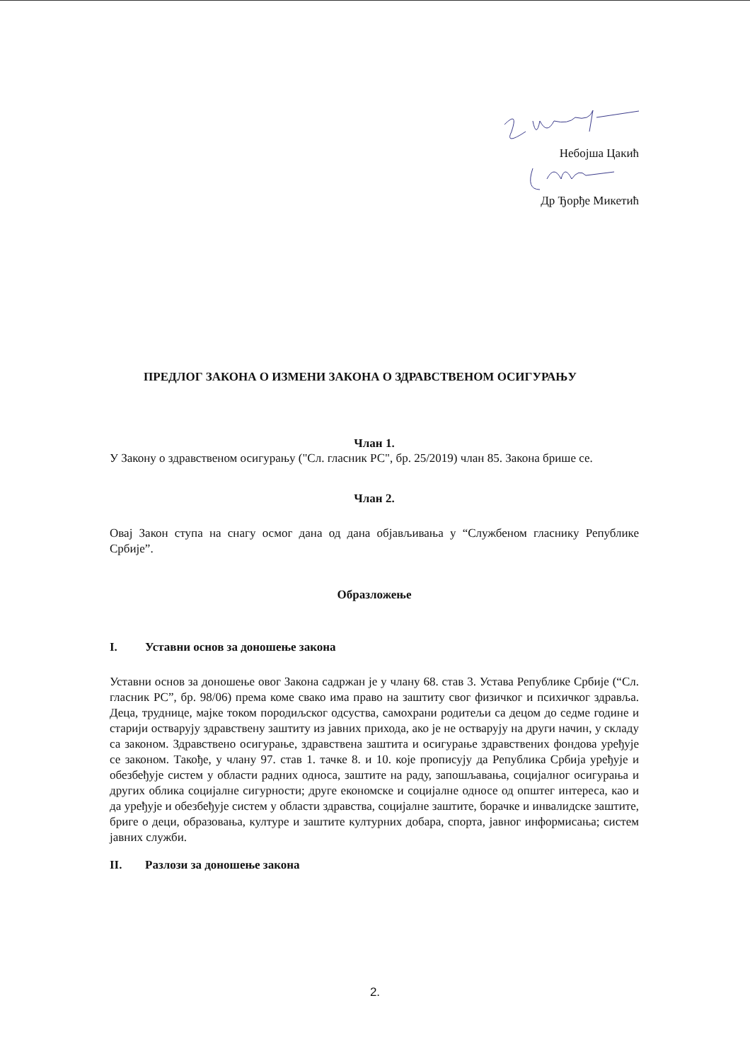Небојша Цакић
Др Ђорђе Микетић
ПРЕДЛОГ ЗАКОНА О ИЗМЕНИ ЗАКОНА О ЗДРАВСТВЕНОМ ОСИГУРАЊУ
Члан 1.
У Закону о здравственом осигурању ("Сл. гласник РС", бр. 25/2019) члан 85. Закона брише се.
Члан 2.
Овај Закон ступа на снагу осмог дана од дана објављивања у “Службеном гласнику Републике Србије”.
Образложење
I. Уставни основ за доношење закона
Уставни основ за доношење овог Закона садржан је у члану 68. став 3. Устава Републике Србије (“Сл. гласник РС”, бр. 98/06) према коме свако има право на заштиту свог физичког и психичког здравља. Деца, труднице, мајке током породиљског одсуства, самохрани родитељи са децом до седме године и старији остварују здравствену заштиту из јавних прихода, ако је не остварују на други начин, у складу са законом. Здравствено осигурање, здравствена заштита и осигурање здравствених фондова уређује се законом. Такође, у члану 97. став 1. тачке 8. и 10. које прописују да Република Србија уређује и обезбеђује систем у области радних односа, заштите на раду, запошљавања, социјалног осигурања и других облика социјалне сигурности; друге економске и социјалне односе од општег интереса, као и да уређује и обезбеђује систем у области здравства, социјалне заштите, борачке и инвалидске заштите, бриге о деци, образовања, културе и заштите културних добара, спорта, јавног информисања; систем јавних служби.
II. Разлози за доношење закона
2.